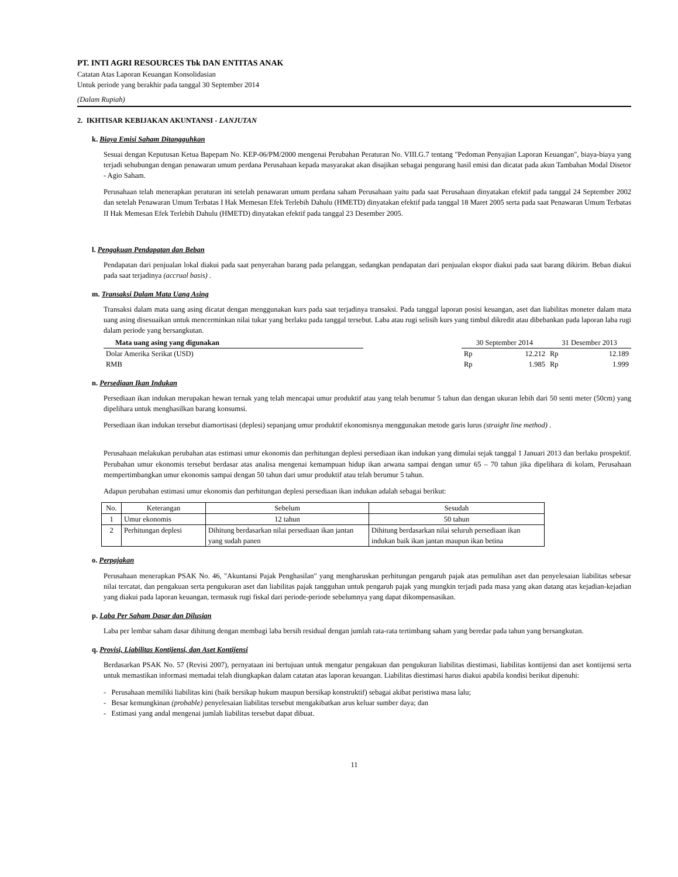PT. INTI AGRI RESOURCES Tbk DAN ENTITAS ANAK
Catatan Atas Laporan Keuangan Konsolidasian
Untuk periode yang berakhir pada tanggal 30 September 2014
(Dalam Rupiah)
2. IKHTISAR KEBIJAKAN AKUNTANSI - LANJUTAN
k. Biaya Emisi Saham Ditangguhkan
Sesuai dengan Keputusan Ketua Bapepam No. KEP-06/PM/2000 mengenai Perubahan Peraturan No. VIII.G.7 tentang "Pedoman Penyajian Laporan Keuangan", biaya-biaya yang terjadi sehubungan dengan penawaran umum perdana Perusahaan kepada masyarakat akan disajikan sebagai pengurang hasil emisi dan dicatat pada akun Tambahan Modal Disetor - Agio Saham.
Perusahaan telah menerapkan peraturan ini setelah penawaran umum perdana saham Perusahaan yaitu pada saat Perusahaan dinyatakan efektif pada tanggal 24 September 2002 dan setelah Penawaran Umum Terbatas I Hak Memesan Efek Terlebih Dahulu (HMETD) dinyatakan efektif pada tanggal 18 Maret 2005 serta pada saat Penawaran Umum Terbatas II Hak Memesan Efek Terlebih Dahulu (HMETD) dinyatakan efektif pada tanggal 23 Desember 2005.
l. Pengakuan Pendapatan dan Beban
Pendapatan dari penjualan lokal diakui pada saat penyerahan barang pada pelanggan, sedangkan pendapatan dari penjualan ekspor diakui pada saat barang dikirim. Beban diakui pada saat terjadinya (accrual basis) .
m. Transaksi Dalam Mata Uang Asing
Transaksi dalam mata uang asing dicatat dengan menggunakan kurs pada saat terjadinya transaksi. Pada tanggal laporan posisi keuangan, aset dan liabilitas moneter dalam mata uang asing disesuaikan untuk mencerminkan nilai tukar yang berlaku pada tanggal tersebut. Laba atau rugi selisih kurs yang timbul dikredit atau dibebankan pada laporan laba rugi dalam periode yang bersangkutan.
| Mata uang asing yang digunakan | | 30 September 2014 | | 31 Desember 2013 | |
| --- | --- | --- | --- | --- | --- |
| Dolar Amerika Serikat (USD) | | Rp | 12.212 | Rp | 12.189 |
| RMB | | Rp | 1.985 | Rp | 1.999 |
n. Persediaan Ikan Indukan
Persediaan ikan indukan merupakan hewan ternak yang telah mencapai umur produktif atau yang telah berumur 5 tahun dan dengan ukuran lebih dari 50 senti meter (50cm) yang dipelihara untuk menghasilkan barang konsumsi.
Persediaan ikan indukan tersebut diamortisasi (deplesi) sepanjang umur produktif ekonomisnya menggunakan metode garis lurus (straight line method) .
Perusahaan melakukan perubahan atas estimasi umur ekonomis dan perhitungan deplesi persediaan ikan indukan yang dimulai sejak tanggal 1 Januari 2013 dan berlaku prospektif. Perubahan umur ekonomis tersebut berdasar atas analisa mengenai kemampuan hidup ikan arwana sampai dengan umur 65 – 70 tahun jika dipelihara di kolam, Perusahaan mempertimbangkan umur ekonomis sampai dengan 50 tahun dari umur produktif atau telah berumur 5 tahun.
Adapun perubahan estimasi umur ekonomis dan perhitungan deplesi persediaan ikan indukan adalah sebagai berikut:
| No. | Keterangan | Sebelum | Sesudah |
| 1 | Umur ekonomis | 12 tahun | 50 tahun |
| 2 | Perhitungan deplesi | Dihitung berdasarkan nilai persediaan ikan jantan yang sudah panen | Dihitung berdasarkan nilai seluruh persediaan ikan indukan baik ikan jantan maupun ikan betina |
o. Perpajakan
Perusahaan menerapkan PSAK No. 46, "Akuntansi Pajak Penghasilan" yang mengharuskan perhitungan pengaruh pajak atas pemulihan aset dan penyelesaian liabilitas sebesar nilai tercatat, dan pengakuan serta pengukuran aset dan liabilitas pajak tangguhan untuk pengaruh pajak yang mungkin terjadi pada masa yang akan datang atas kejadian-kejadian yang diakui pada laporan keuangan, termasuk rugi fiskal dari periode-periode sebelumnya yang dapat dikompensasikan.
p. Laba Per Saham Dasar dan Dilusian
Laba per lembar saham dasar dihitung dengan membagi laba bersih residual dengan jumlah rata-rata tertimbang saham yang beredar pada tahun yang bersangkutan.
q. Provisi, Liabilitas Kontijensi, dan Aset Kontijensi
Berdasarkan PSAK No. 57 (Revisi 2007), pernyataan ini bertujuan untuk mengatur pengakuan dan pengukuran liabilitas diestimasi, liabilitas kontijensi dan aset kontijensi serta untuk memastikan informasi memadai telah diungkapkan dalam catatan atas laporan keuangan. Liabilitas diestimasi harus diakui apabila kondisi berikut dipenuhi:
- Perusahaan memiliki liabilitas kini (baik bersikap hukum maupun bersikap konstruktif) sebagai akibat peristiwa masa lalu;
- Besar kemungkinan (probable) penyelesaian liabilitas tersebut mengakibatkan arus keluar sumber daya; dan
- Estimasi yang andal mengenai jumlah liabilitas tersebut dapat dibuat.
11